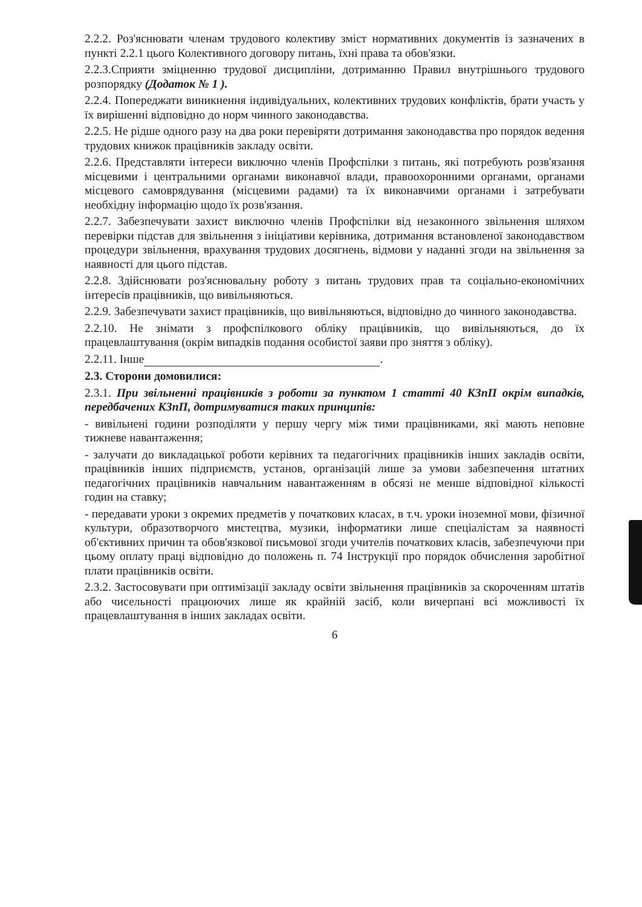2.2.2. Роз'яснювати членам трудового колективу зміст нормативних документів із зазначених в пункті 2.2.1 цього Колективного договору питань, їхні права та обов'язки.
2.2.3.Сприяти зміцненню трудової дисципліни, дотриманню Правил внутрішнього трудового розпорядку (Додаток № 1 ).
2.2.4. Попереджати виникнення індивідуальних, колективних трудових конфліктів, брати участь у їх вирішенні відповідно до норм чинного законодавства.
2.2.5. Не рідше одного разу на два роки перевіряти дотримання законодавства про порядок ведення трудових книжок працівників закладу освіти.
2.2.6. Представляти інтереси виключно членів Профспілки з питань, які потребують розв'язання місцевими і центральними органами виконавчої влади, правоохоронними органами, органами місцевого самоврядування (місцевими радами) та їх виконавчими органами і затребувати необхідну інформацію щодо їх розв'язання.
2.2.7. Забезпечувати захист виключно членів Профспілки від незаконного звільнення шляхом перевірки підстав для звільнення з ініціативи керівника, дотримання встановленої законодавством процедури звільнення, врахування трудових досягнень, відмови у наданні згоди на звільнення за наявності для цього підстав.
2.2.8. Здійснювати роз'яснювальну роботу з питань трудових прав та соціально-економічних інтересів працівників, що вивільняються.
2.2.9. Забезпечувати захист працівників, що вивільняються, відповідно до чинного законодавства.
2.2.10. Не знімати з профспілкового обліку працівників, що вивільняються, до їх працевлаштування (окрім випадків подання особистої заяви про зняття з обліку).
2.2.11. Інше .
2.3. Сторони домовилися:
2.3.1. При звільненні працівників з роботи за пунктом 1 статті 40 КЗпП окрім випадків, передбачених КЗпП, дотримуватися таких принципів:
- вивільнені години розподіляти у першу чергу між тими працівниками, які мають неповне тижневе навантаження;
- залучати до викладацької роботи керівних та педагогічних працівників інших закладів освіти, працівників інших підприємств, установ, організацій лише за умови забезпечення штатних педагогічних працівників навчальним навантаженням в обсязі не менше відповідної кількості годин на ставку;
- передавати уроки з окремих предметів у початкових класах, в т.ч. уроки іноземної мови, фізичної культури, образотворчого мистецтва, музики, інформатики лише спеціалістам за наявності об'єктивних причин та обов'язкової письмової згоди учителів початкових класів, забезпечуючи при цьому оплату праці відповідно до положень п. 74 Інструкції про порядок обчислення заробітної плати працівників освіти.
2.3.2. Застосовувати при оптимізації закладу освіти звільнення працівників за скороченням штатів або чисельності працюючих лише як крайній засіб, коли вичерпані всі можливості їх працевлаштування в інших закладах освіти.
6